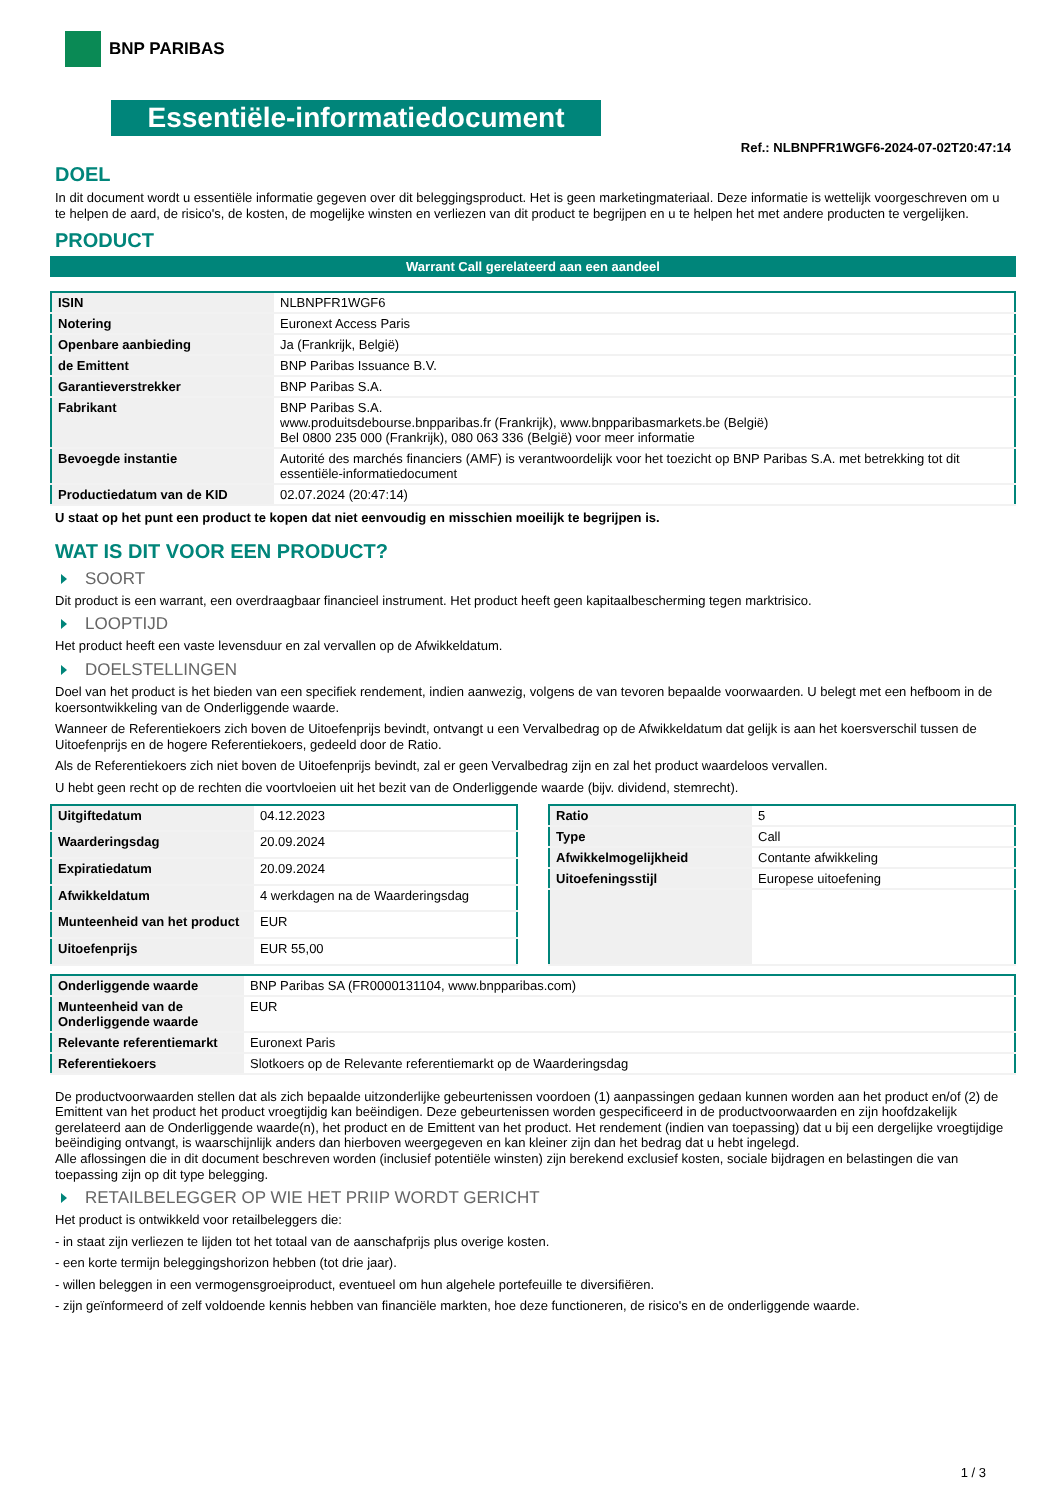BNP PARIBAS
Essentiële-informatiedocument
Ref.: NLBNPFR1WGF6-2024-07-02T20:47:14
DOEL
In dit document wordt u essentiële informatie gegeven over dit beleggingsproduct. Het is geen marketingmateriaal. Deze informatie is wettelijk voorgeschreven om u te helpen de aard, de risico's, de kosten, de mogelijke winsten en verliezen van dit product te begrijpen en u te helpen het met andere producten te vergelijken.
PRODUCT
Warrant Call gerelateerd aan een aandeel
| ISIN | NLBNPFR1WGF6 |
| Notering | Euronext Access Paris |
| Openbare aanbieding | Ja (Frankrijk, België) |
| de Emittent | BNP Paribas Issuance B.V. |
| Garantieverstrekker | BNP Paribas S.A. |
| Fabrikant | BNP Paribas S.A. www.produitsdebourse.bnpparibas.fr (Frankrijk), www.bnpparibasmarkets.be (België) Bel 0800 235 000 (Frankrijk), 080 063 336 (België) voor meer informatie |
| Bevoegde instantie | Autorité des marchés financiers (AMF) is verantwoordelijk voor het toezicht op BNP Paribas S.A. met betrekking tot dit essentiële-informatiedocument |
| Productiedatum van de KID | 02.07.2024 (20:47:14) |
U staat op het punt een product te kopen dat niet eenvoudig en misschien moeilijk te begrijpen is.
WAT IS DIT VOOR EEN PRODUCT?
SOORT
Dit product is een warrant, een overdraagbaar financieel instrument. Het product heeft geen kapitaalbescherming tegen marktrisico.
LOOPTIJD
Het product heeft een vaste levensduur en zal vervallen op de Afwikkeldatum.
DOELSTELLINGEN
Doel van het product is het bieden van een specifiek rendement, indien aanwezig, volgens de van tevoren bepaalde voorwaarden. U belegt met een hefboom in de koersontwikkeling van de Onderliggende waarde.
Wanneer de Referentiekoers zich boven de Uitoefenprijs bevindt, ontvangt u een Vervalbedrag op de Afwikkeldatum dat gelijk is aan het koersverschil tussen de Uitoefenprijs en de hogere Referentiekoers, gedeeld door de Ratio.
Als de Referentiekoers zich niet boven de Uitoefenprijs bevindt, zal er geen Vervalbedrag zijn en zal het product waardeloos vervallen.
U hebt geen recht op de rechten die voortvloeien uit het bezit van de Onderliggende waarde (bijv. dividend, stemrecht).
| Uitgiftedatum | 04.12.2023 |
| Waarderingsdag | 20.09.2024 |
| Expiratiedatum | 20.09.2024 |
| Afwikkeldatum | 4 werkdagen na de Waarderingsdag |
| Munteenheid van het product | EUR |
| Uitoefenprijs | EUR 55,00 |
| Ratio | 5 |
| Type | Call |
| Afwikkelmogelijkheid | Contante afwikkeling |
| Uitoefeningsstijl | Europese uitoefening |
| Onderliggende waarde | BNP Paribas SA (FR0000131104, www.bnpparibas.com) |
| Munteenheid van de Onderliggende waarde | EUR |
| Relevante referentiemarkt | Euronext Paris |
| Referentiekoers | Slotkoers op de Relevante referentiemarkt op de Waarderingsdag |
De productvoorwaarden stellen dat als zich bepaalde uitzonderlijke gebeurtenissen voordoen (1) aanpassingen gedaan kunnen worden aan het product en/of (2) de Emittent van het product het product vroegtijdig kan beëindigen. Deze gebeurtenissen worden gespecificeerd in de productvoorwaarden en zijn hoofdzakelijk gerelateerd aan de Onderliggende waarde(n), het product en de Emittent van het product. Het rendement (indien van toepassing) dat u bij een dergelijke vroegtijdige beëindiging ontvangt, is waarschijnlijk anders dan hierboven weergegeven en kan kleiner zijn dan het bedrag dat u hebt ingelegd.
Alle aflossingen die in dit document beschreven worden (inclusief potentiële winsten) zijn berekend exclusief kosten, sociale bijdragen en belastingen die van toepassing zijn op dit type belegging.
RETAILBELEGGER OP WIE HET PRIIP WORDT GERICHT
Het product is ontwikkeld voor retailbeleggers die:
- in staat zijn verliezen te lijden tot het totaal van de aanschafprijs plus overige kosten.
- een korte termijn beleggingshorizon hebben (tot drie jaar).
- willen beleggen in een vermogensgroeiproduct, eventueel om hun algehele portefeuille te diversifiëren.
- zijn geïnformeerd of zelf voldoende kennis hebben van financiële markten, hoe deze functioneren, de risico's en de onderliggende waarde.
1 / 3